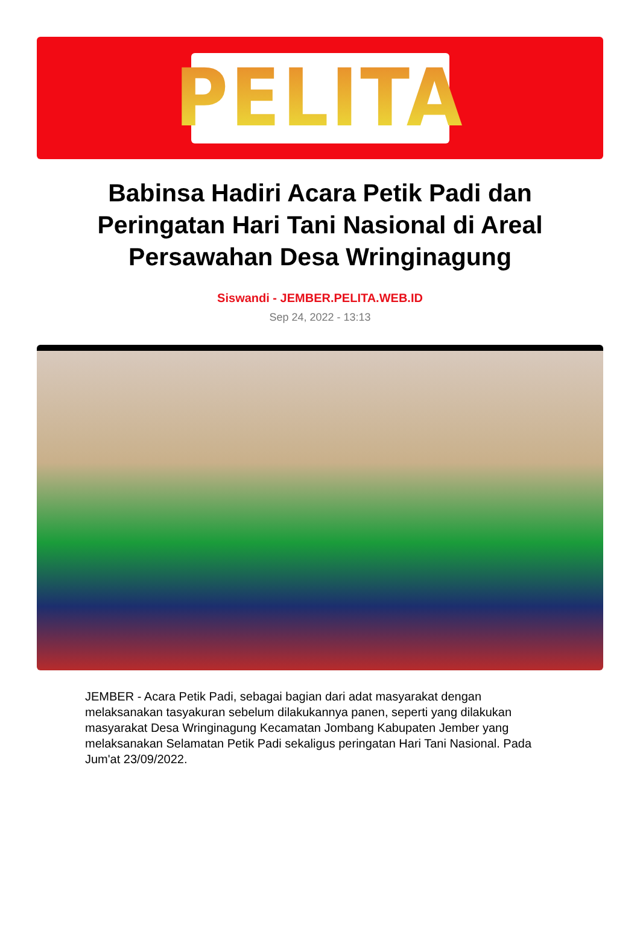PELITA
Babinsa Hadiri Acara Petik Padi dan Peringatan Hari Tani Nasional di Areal Persawahan Desa Wringinagung
Siswandi - JEMBER.PELITA.WEB.ID
Sep 24, 2022 - 13:13
JEMBER - Acara Petik Padi, sebagai bagian dari adat masyarakat dengan melaksanakan tasyakuran sebelum dilakukannya panen, seperti yang dilakukan masyarakat Desa Wringinagung Kecamatan Jombang Kabupaten Jember yang melaksanakan Selamatan Petik Padi sekaligus peringatan Hari Tani Nasional. Pada Jum'at 23/09/2022.